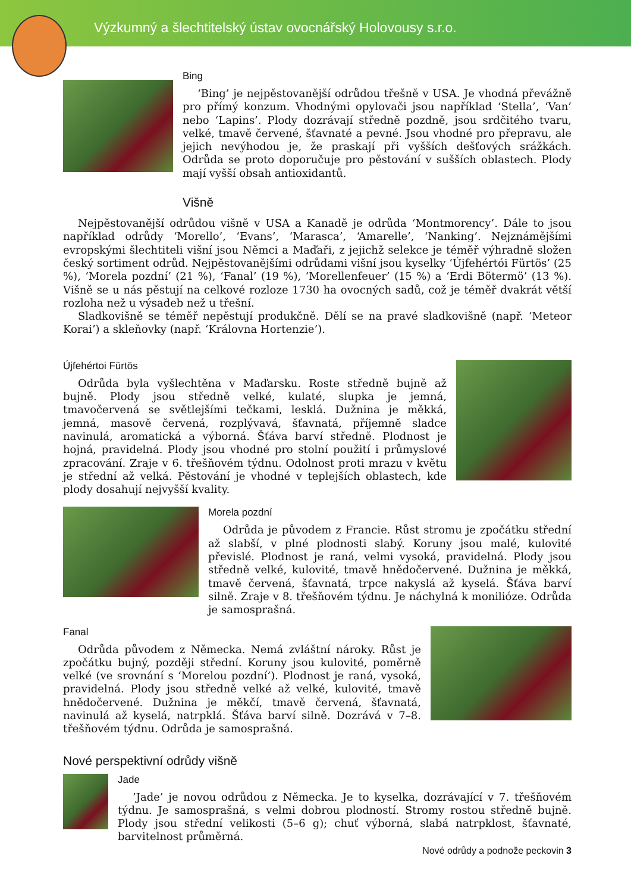Výzkumný a šlechtitelský ústav ovocnářský Holovousy s.r.o.
Bing
‘Bing’ je nejpěstovanější odrůdou třešně v USA. Je vhodná převážně pro přímý konzum. Vhodnými opylovači jsou například ‘Stella’, ‘Van’ nebo ‘Lapins’. Plody dozrávají středně pozdně, jsou srdčitého tvaru, velké, tmavě červené, šťavnaté a pevné. Jsou vhodné pro přepravu, ale jejich nevýhodou je, že praskají při vyšších dešťových srážkách. Odrůda se proto doporučuje pro pěstování v sušších oblastech. Plody mají vyšší obsah antioxidantů.
Višně
Nejpěstovanější odrůdou višně v USA a Kanadě je odrůda ‘Montmorency’. Dále to jsou například odrůdy ‘Morello’, ‘Evans’, ‘Marasca’, ‘Amarelle’, ‘Nanking’. Nejznámějšími evropskými šlechtiteli višní jsou Němci a Maďaři, z jejichž selekce je téměř výhradně složen český sortiment odrůd. Nejpěstovanějšími odrůdami višní jsou kyselky ‘Újfehértói Fürtös’ (25 %), ‘Morela pozdní’ (21 %), ‘Fanal’ (19 %), ‘Morellenfeuer’ (15 %) a ‘Erdi Bötermö’ (13 %). Višně se u nás pěstují na celkové rozloze 1730 ha ovocných sadů, což je téměř dvakrát větší rozloha než u výsadeb než u třešní.
Sladkovišně se téměř nepěstují produkčně. Dělí se na pravé sladkovišně (např. ‘Meteor Korai’) a skleňovky (např. ‘Královna Hortenzie’).
Újfehértoi Fürtös
Odrůda byla vyšlechtěna v Maďarsku. Roste středně bujně až bujně. Plody jsou středně velké, kulaté, slupka je jemná, tmavočervená se světlejšími tečkami, lesklá. Dužnina je měkká, jemná, masově červená, rozplývavá, šťavnatá, příjemně sladce navinulá, aromatická a výborná. Šťáva barví středně. Plodnost je hojná, pravidelná. Plody jsou vhodné pro stolní použití i průmyslové zpracování. Zraje v 6. třešňovém týdnu. Odolnost proti mrazu v květu je střední až velká. Pěstování je vhodné v teplejších oblastech, kde plody dosahují nejvyšší kvality.
Morela pozdní
Odrůda je původem z Francie. Růst stromu je zpočátku střední až slabší, v plné plodnosti slabý. Koruny jsou malé, kulovité převislé. Plodnost je raná, velmi vysoká, pravidelná. Plody jsou středně velké, kulovité, tmavě hnědočervené. Dužnina je měkká, tmavě červená, šťavnatá, trpce nakyslá až kyselá. Šťáva barví silně. Zraje v 8. třešňovém týdnu. Je náchylná k monilióze. Odrůda je samosprašná.
Fanal
Odrůda původem z Německa. Nemá zvláštní nároky. Růst je zpočátku bujný, později střední. Koruny jsou kulovité, poměrně velké (ve srovnání s ‘Morelou pozdní’). Plodnost je raná, vysoká, pravidelná. Plody jsou středně velké až velké, kulovité, tmavě hnědočervené. Dužnina je měkčí, tmavě červená, šťavnatá, navinulá až kyselá, natrpklá. Šťáva barví silně. Dozrává v 7–8. třešňovém týdnu. Odrůda je samosprašná.
Nové perspektivní odrůdy višně
Jade
’Jade’ je novou odrůdou z Německa. Je to kyselka, dozrávající v 7. třešňovém týdnu. Je samosprašná, s velmi dobrou plodností. Stromy rostou středně bujně. Plody jsou střední velikosti (5–6 g); chuť výborná, slabá natrpklost, šťavnaté, barvitelnost průměrná.
Nové odrůdy a podnože peckovin 3